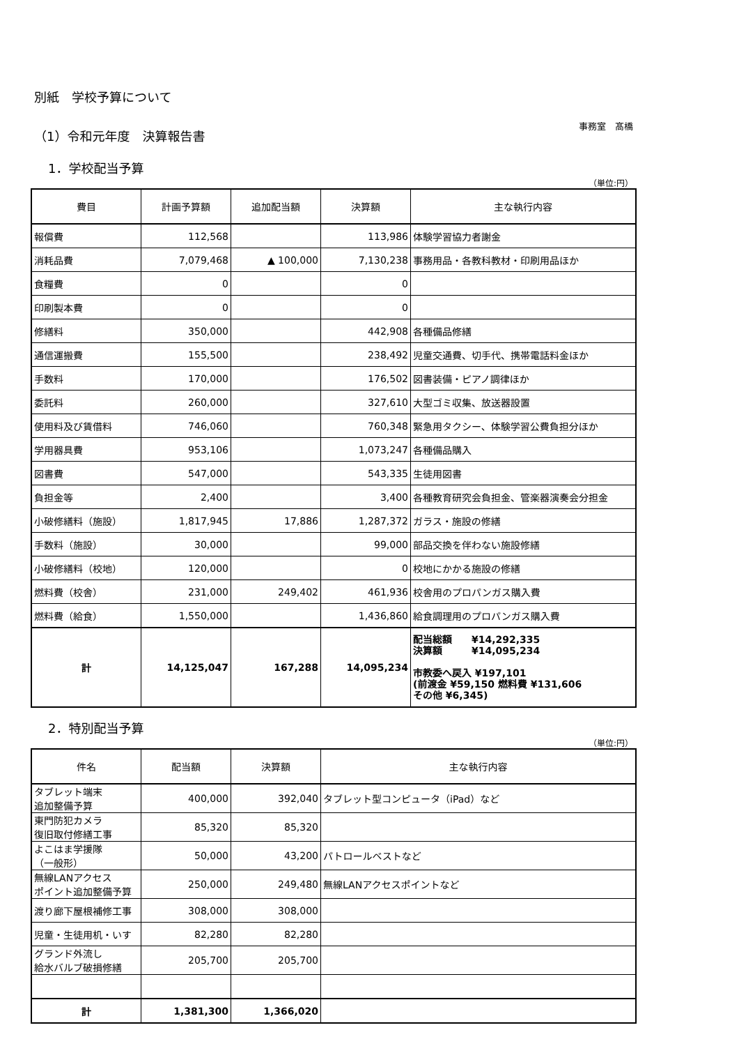別紙　学校予算について
（1）令和元年度　決算報告書
事務室　髙橋
1．学校配当予算
（単位:円）
| 費目 | 計画予算額 | 追加配当額 | 決算額 | 主な執行内容 |
| --- | --- | --- | --- | --- |
| 報償費 | 112,568 | | 113,986 | 体験学習協力者謝金 |
| 消耗品費 | 7,079,468 | ▲ 100,000 | 7,130,238 | 事務用品・各教科教材・印刷用品ほか |
| 食糧費 | 0 | | 0 | |
| 印刷製本費 | 0 | | 0 | |
| 修繕料 | 350,000 | | 442,908 | 各種備品修繕 |
| 通信運搬費 | 155,500 | | 238,492 | 児童交通費、切手代、携帯電話料金ほか |
| 手数料 | 170,000 | | 176,502 | 図書装備・ピアノ調律ほか |
| 委託料 | 260,000 | | 327,610 | 大型ゴミ収集、放送器設置 |
| 使用料及び賃借料 | 746,060 | | 760,348 | 緊急用タクシー、体験学習公費負担分ほか |
| 学用器具費 | 953,106 | | 1,073,247 | 各種備品購入 |
| 図書費 | 547,000 | | 543,335 | 生徒用図書 |
| 負担金等 | 2,400 | | 3,400 | 各種教育研究会負担金、管楽器演奏会分担金 |
| 小破修繕料（施設） | 1,817,945 | 17,886 | 1,287,372 | ガラス・施設の修繕 |
| 手数料（施設） | 30,000 | | 99,000 | 部品交換を伴わない施設修繕 |
| 小破修繕料（校地） | 120,000 | | 0 | 校地にかかる施設の修繕 |
| 燃料費（校舎） | 231,000 | 249,402 | 461,936 | 校舎用のプロパンガス購入費 |
| 燃料費（給食） | 1,550,000 | | 1,436,860 | 給食調理用のプロパンガス購入費 |
| 計 | 14,125,047 | 167,288 | 14,095,234 | 配当総額 ¥14,292,335 決算額 ¥14,095,234 市教委へ戻入 ¥197,101 (前渡金 ¥59,150 燃料費 ¥131,606 その他 ¥6,345) |
2．特別配当予算
（単位:円）
| 件名 | 配当額 | 決算額 | 主な執行内容 |
| --- | --- | --- | --- |
| タブレット端末 追加整備予算 | 400,000 | 392,040 | タブレット型コンピュータ（iPad）など |
| 東門防犯カメラ 復旧取付修繕工事 | 85,320 | 85,320 | |
| よこはま学援隊 （一般形） | 50,000 | 43,200 | パトロールベストなど |
| 無線LANアクセス ポイント追加整備予算 | 250,000 | 249,480 | 無線LANアクセスポイントなど |
| 渡り廊下屋根補修工事 | 308,000 | 308,000 | |
| 児童・生徒用机・いす | 82,280 | 82,280 | |
| グランド外流し 給水バルブ破損修繕 | 205,700 | 205,700 | |
| 計 | 1,381,300 | 1,366,020 | |